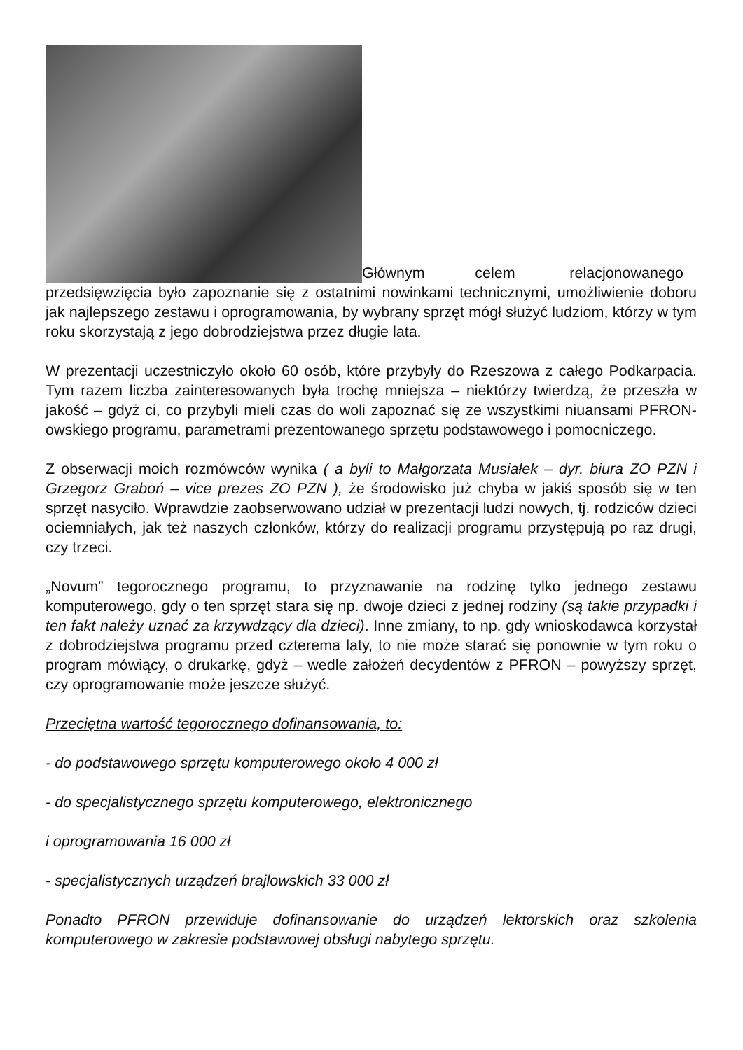Głównym celem relacjonowanego
przedsięwzięcia było zapoznanie się z ostatnimi nowinkami technicznymi, umożliwienie doboru jak najlepszego zestawu i oprogramowania, by wybrany sprzęt mógł służyć ludziom, którzy w tym roku skorzystają z jego dobrodziejstwa przez długie lata.
W prezentacji uczestniczyło około 60 osób, które przybyły do Rzeszowa z całego Podkarpacia. Tym razem liczba zainteresowanych była trochę mniejsza – niektórzy twierdzą, że przeszła w jakość – gdyż ci, co przybyli mieli czas do woli zapoznać się ze wszystkimi niuansami PFRON-owskiego programu, parametrami prezentowanego sprzętu podstawowego i pomocniczego.
Z obserwacji moich rozmówców wynika ( a byli to Małgorzata Musiałek – dyr. biura ZO PZN i Grzegorz Graboń – vice prezes ZO PZN ), że środowisko już chyba w jakiś sposób się w ten sprzęt nasyciło. Wprawdzie zaobserwowano udział w prezentacji ludzi nowych, tj. rodziców dzieci ociemniałych, jak też naszych członków, którzy do realizacji programu przystępują po raz drugi, czy trzeci.
„Novum” tegorocznego programu, to przyznawanie na rodzinę tylko jednego zestawu komputerowego, gdy o ten sprzęt stara się np. dwoje dzieci z jednej rodziny (są takie przypadki i ten fakt należy uznać za krzywdzący dla dzieci). Inne zmiany, to np. gdy wnioskodawca korzystał z dobrodziejstwa programu przed czterema laty, to nie może starać się ponownie w tym roku o program mówiący, o drukarkę, gdyż – wedle założeń decydentów z PFRON – powyższy sprzęt, czy oprogramowanie może jeszcze służyć.
Przeciętna wartość tegorocznego dofinansowania, to:
- do podstawowego sprzętu komputerowego około 4 000 zł
- do specjalistycznego sprzętu komputerowego, elektronicznego
i oprogramowania 16 000 zł
- specjalistycznych urządzeń brajlowskich 33 000 zł
Ponadto PFRON przewiduje dofinansowanie do urządzeń lektorskich oraz szkolenia komputerowego w zakresie podstawowej obsługi nabytego sprzętu.